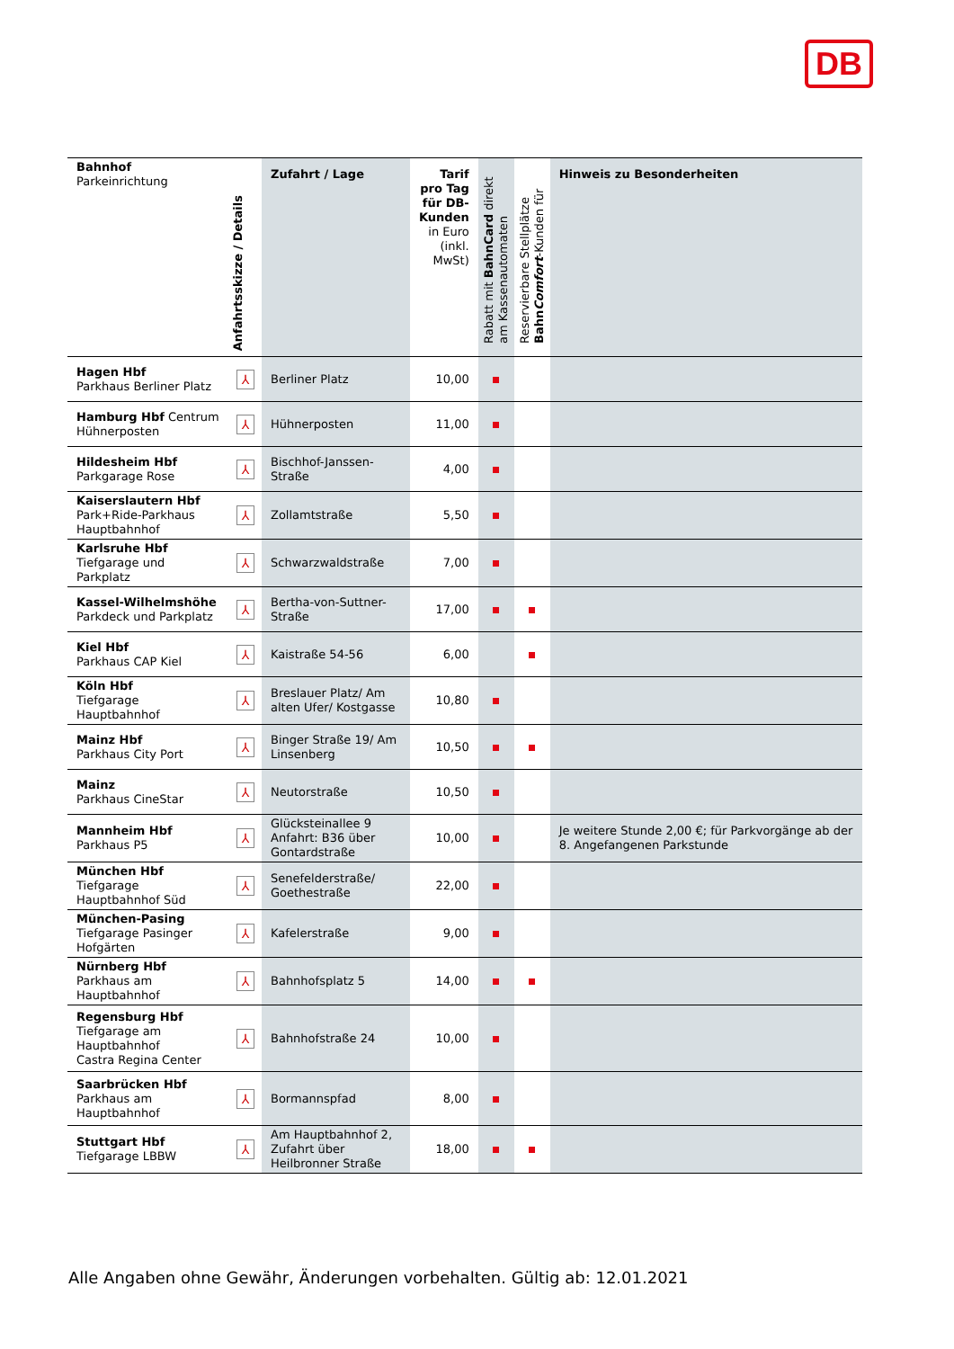DB
| Bahnhof Parkeinrichtung | Anfahrtsskizze / Details | Zufahrt / Lage | Tarif pro Tag für DB-Kunden in Euro (inkl. MwSt) | Rabatt mit BahnCard direkt am Kassenautomaten | Reservierbare Stellplätze Bahn Comfort -Kunden für | Hinweis zu Besonderheiten |
| --- | --- | --- | --- | --- | --- | --- |
| Hagen Hbf Parkhaus Berliner Platz | ⅄ | Berliner Platz | 10,00 | | | |
| Hamburg Hbf Centrum Hühnerposten | ⅄ | Hühnerposten | 11,00 | | | |
| Hildesheim Hbf Parkgarage Rose | ⅄ | Bischhof-Janssen-Straße | 4,00 | | | |
| Kaiserslautern Hbf Park+Ride-Parkhaus Hauptbahnhof | ⅄ | Zollamtstraße | 5,50 | | | |
| Karlsruhe Hbf Tiefgarage und Parkplatz | ⅄ | Schwarzwaldstraße | 7,00 | | | |
| Kassel-Wilhelmshöhe Parkdeck und Parkplatz | ⅄ | Bertha-von-Suttner-Straße | 17,00 | | | |
| Kiel Hbf Parkhaus CAP Kiel | ⅄ | Kaistraße 54-56 | 6,00 | | | |
| Köln Hbf Tiefgarage Hauptbahnhof | ⅄ | Breslauer Platz/ Am alten Ufer/ Kostgasse | 10,80 | | | |
| Mainz Hbf Parkhaus City Port | ⅄ | Binger Straße 19/ Am Linsenberg | 10,50 | | | |
| Mainz Parkhaus CineStar | ⅄ | Neutorstraße | 10,50 | | | |
| Mannheim Hbf Parkhaus P5 | ⅄ | Glücksteinallee 9 Anfahrt: B36 über Gontardstraße | 10,00 | | | Je weitere Stunde 2,00 €; für Parkvorgänge ab der 8. Angefangenen Parkstunde |
| München Hbf Tiefgarage Hauptbahnhof Süd | ⅄ | Senefelderstraße/ Goethestraße | 22,00 | | | |
| München-Pasing Tiefgarage Pasinger Hofgärten | ⅄ | Kafelerstraße | 9,00 | | | |
| Nürnberg Hbf Parkhaus am Hauptbahnhof | ⅄ | Bahnhofsplatz 5 | 14,00 | | | |
| Regensburg Hbf Tiefgarage am Hauptbahnhof Castra Regina Center | ⅄ | Bahnhofstraße 24 | 10,00 | | | |
| Saarbrücken Hbf Parkhaus am Hauptbahnhof | ⅄ | Bormannspfad | 8,00 | | | |
| Stuttgart Hbf Tiefgarage LBBW | ⅄ | Am Hauptbahnhof 2, Zufahrt über Heilbronner Straße | 18,00 | | | |
Alle Angaben ohne Gewähr, Änderungen vorbehalten. Gültig ab: 12.01.2021